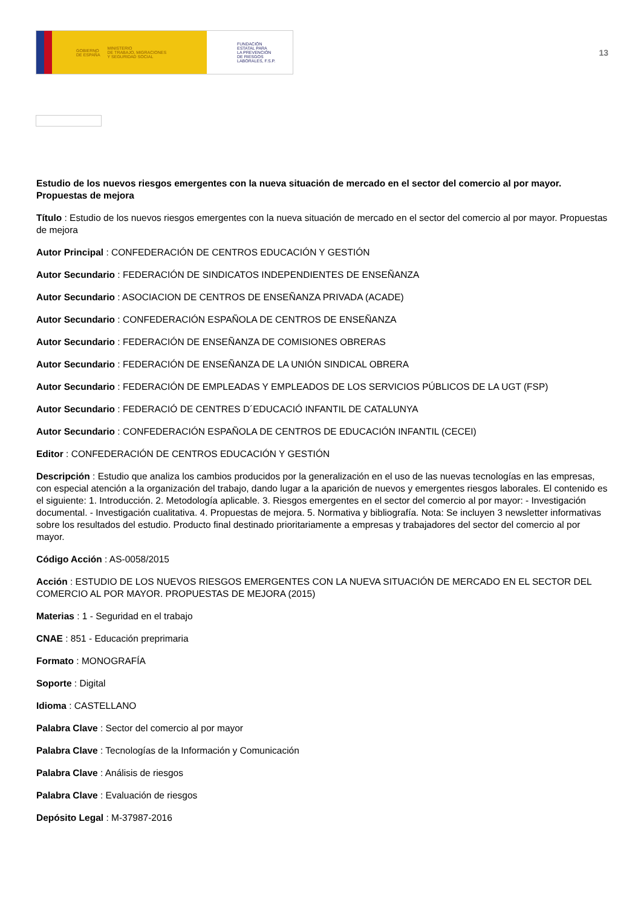GOBIERNO
DE ESPAÑA MINISTERIO
DE TRABAJO, MIGRACIONES
Y SEGURIDAD SOCIAL
FUNDACIÓN
ESTATAL PARA
LA PREVENCIÓN
DE RIESGOS
LABORALES, F.S.P.
13
Estudio de los nuevos riesgos emergentes con la nueva situación de mercado en el sector del comercio al por mayor. Propuestas de mejora
Título : Estudio de los nuevos riesgos emergentes con la nueva situación de mercado en el sector del comercio al por mayor. Propuestas de mejora
Autor Principal : CONFEDERACIÓN DE CENTROS EDUCACIÓN Y GESTIÓN
Autor Secundario : FEDERACIÓN DE SINDICATOS INDEPENDIENTES DE ENSEÑANZA
Autor Secundario : ASOCIACION DE CENTROS DE ENSEÑANZA PRIVADA (ACADE)
Autor Secundario : CONFEDERACIÓN ESPAÑOLA DE CENTROS DE ENSEÑANZA
Autor Secundario : FEDERACIÓN DE ENSEÑANZA DE COMISIONES OBRERAS
Autor Secundario : FEDERACIÓN DE ENSEÑANZA DE LA UNIÓN SINDICAL OBRERA
Autor Secundario : FEDERACIÓN DE EMPLEADAS Y EMPLEADOS DE LOS SERVICIOS PÚBLICOS DE LA UGT (FSP)
Autor Secundario : FEDERACIÓ DE CENTRES D´EDUCACIÓ INFANTIL DE CATALUNYA
Autor Secundario : CONFEDERACIÓN ESPAÑOLA DE CENTROS DE EDUCACIÓN INFANTIL (CECEI)
Editor : CONFEDERACIÓN DE CENTROS EDUCACIÓN Y GESTIÓN
Descripción : Estudio que analiza los cambios producidos por la generalización en el uso de las nuevas tecnologías en las empresas, con especial atención a la organización del trabajo, dando lugar a la aparición de nuevos y emergentes riesgos laborales. El contenido es el siguiente: 1. Introducción. 2. Metodología aplicable. 3. Riesgos emergentes en el sector del comercio al por mayor: - Investigación documental. - Investigación cualitativa. 4. Propuestas de mejora. 5. Normativa y bibliografía. Nota: Se incluyen 3 newsletter informativas sobre los resultados del estudio. Producto final destinado prioritariamente a empresas y trabajadores del sector del comercio al por mayor.
Código Acción : AS-0058/2015
Acción : ESTUDIO DE LOS NUEVOS RIESGOS EMERGENTES CON LA NUEVA SITUACIÓN DE MERCADO EN EL SECTOR DEL COMERCIO AL POR MAYOR. PROPUESTAS DE MEJORA (2015)
Materias : 1 - Seguridad en el trabajo
CNAE : 851 - Educación preprimaria
Formato : MONOGRAFÍA
Soporte : Digital
Idioma : CASTELLANO
Palabra Clave : Sector del comercio al por mayor
Palabra Clave : Tecnologías de la Información y Comunicación
Palabra Clave : Análisis de riesgos
Palabra Clave : Evaluación de riesgos
Depósito Legal : M-37987-2016